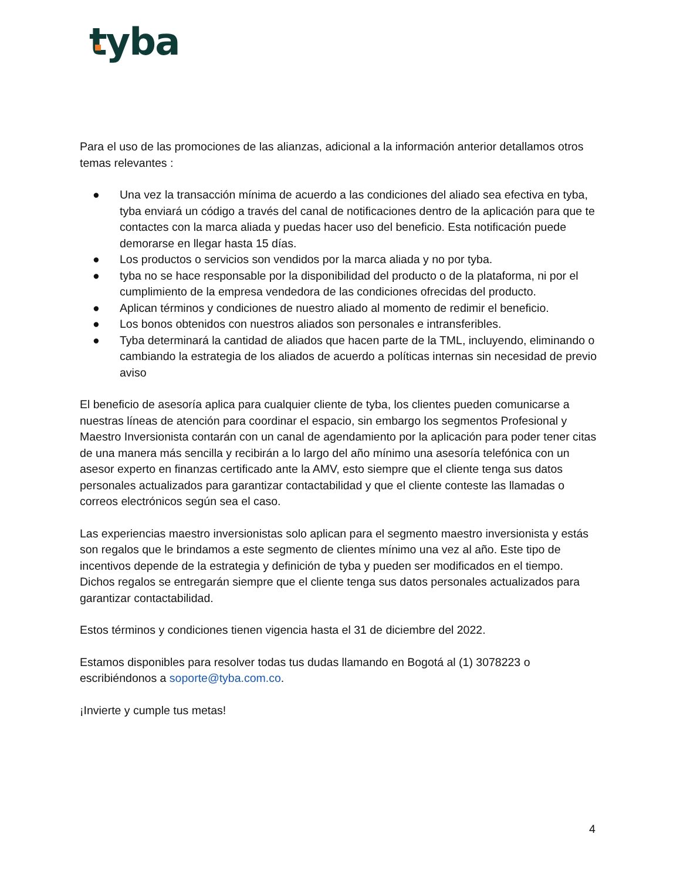tyba
Para el uso de las promociones de las alianzas, adicional a la información anterior detallamos otros temas relevantes :
● Una vez la transacción mínima de acuerdo a las condiciones del aliado sea efectiva en tyba, tyba enviará un código a través del canal de notificaciones dentro de la aplicación para que te contactes con la marca aliada y puedas hacer uso del beneficio. Esta notificación puede demorarse en llegar hasta 15 días.
● Los productos o servicios son vendidos por la marca aliada y no por tyba.
● tyba no se hace responsable por la disponibilidad del producto o de la plataforma, ni por el cumplimiento de la empresa vendedora de las condiciones ofrecidas del producto.
● Aplican términos y condiciones de nuestro aliado al momento de redimir el beneficio.
● Los bonos obtenidos con nuestros aliados son personales e intransferibles.
● Tyba determinará la cantidad de aliados que hacen parte de la TML, incluyendo, eliminando o cambiando la estrategia de los aliados de acuerdo a políticas internas sin necesidad de previo aviso
El beneficio de asesoría aplica para cualquier cliente de tyba, los clientes pueden comunicarse a nuestras líneas de atención para coordinar el espacio, sin embargo los segmentos Profesional y Maestro Inversionista contarán con un canal de agendamiento por la aplicación para poder tener citas de una manera más sencilla y recibirán a lo largo del año mínimo una asesoría telefónica con un asesor experto en finanzas certificado ante la AMV, esto siempre que el cliente tenga sus datos personales actualizados para garantizar contactabilidad y que el cliente conteste las llamadas o correos electrónicos según sea el caso.
Las experiencias maestro inversionistas solo aplican para el segmento maestro inversionista y estás son regalos que le brindamos a este segmento de clientes mínimo una vez al año. Este tipo de incentivos depende de la estrategia y definición de tyba y pueden ser modificados en el tiempo. Dichos regalos se entregarán siempre que el cliente tenga sus datos personales actualizados para garantizar contactabilidad.
Estos términos y condiciones tienen vigencia hasta el 31 de diciembre del 2022.
Estamos disponibles para resolver todas tus dudas llamando en Bogotá al (1) 3078223 o escribiéndonos a soporte@tyba.com.co.
¡Invierte y cumple tus metas!
4